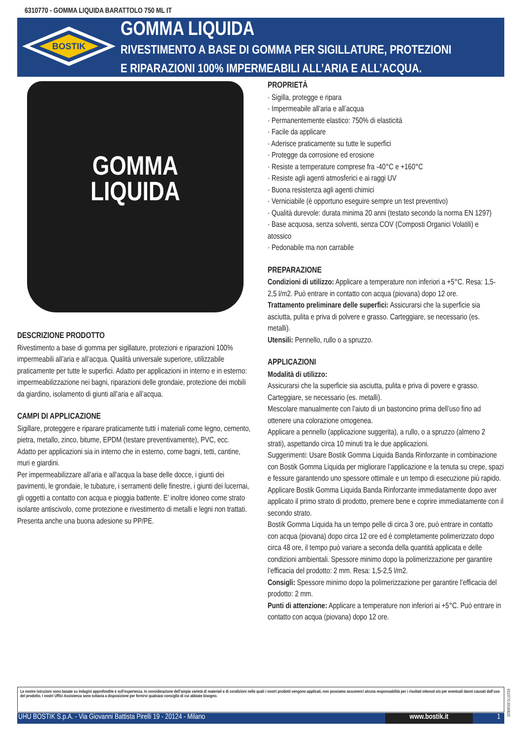6310770 - GOMMA LIQUIDA BARATTOLO 750 ML IT
BOSTIK
GOMMA LIQUIDA
RIVESTIMENTO A BASE DI GOMMA PER SIGILLATURE, PROTEZIONI
E RIPARAZIONI 100% IMPERMEABILI ALL’ARIA E ALL’ACQUA.
GOMMA
LIQUIDA
PROPRIETÀ
· Sigilla, protegge e ripara
· Impermeabile all’aria e all’acqua
· Permanentemente elastico: 750% di elasticità
· Facile da applicare
· Aderisce praticamente su tutte le superfici
· Protegge da corrosione ed erosione
· Resiste a temperature comprese fra -40°C e +160°C
· Resiste agli agenti atmosferici e ai raggi UV
· Buona resistenza agli agenti chimici
· Verniciabile (è opportuno eseguire sempre un test preventivo)
· Qualità durevole: durata minima 20 anni (testato secondo la norma EN 1297)
· Base acquosa, senza solventi, senza COV (Composti Organici Volatili) e atossico
· Pedonabile ma non carrabile
PREPARAZIONE
Condizioni di utilizzo: Applicare a temperature non inferiori a +5°C. Resa: 1,5-2,5 l/m2. Può entrare in contatto con acqua (piovana) dopo 12 ore.
Trattamento preliminare delle superfici: Assicurarsi che la superficie sia asciutta, pulita e priva di polvere e grasso. Carteggiare, se necessario (es. metalli).
Utensili: Pennello, rullo o a spruzzo.
APPLICAZIONI
Modalità di utilizzo:
Assicurarsi che la superficie sia asciutta, pulita e priva di povere e grasso. Carteggiare, se necessario (es. metalli).
Mescolare manualmente con l’aiuto di un bastoncino prima dell’uso fino ad ottenere una colorazione omogenea.
Applicare a pennello (applicazione suggerita), a rullo, o a spruzzo (almeno 2 strati), aspettando circa 10 minuti tra le due applicazioni.
Suggerimenti: Usare Bostik Gomma Liquida Banda Rinforzante in combinazione con Bostik Gomma Liquida per migliorare l’applicazione e la tenuta su crepe, spazi e fessure garantendo uno spessore ottimale e un tempo di esecuzione più rapido.
Applicare Bostik Gomma Liquida Banda Rinforzante immediatamente dopo aver applicato il primo strato di prodotto, premere bene e coprire immediatamente con il secondo strato.
Bostik Gomma Liquida ha un tempo pelle di circa 3 ore, può entrare in contatto con acqua (piovana) dopo circa 12 ore ed è completamente polimerizzato dopo circa 48 ore, il tempo può variare a seconda della quantità applicata e delle condizioni ambientali. Spessore minimo dopo la polimerizzazione per garantire l’efficacia del prodotto: 2 mm. Resa: 1,5-2,5 l/m2.
Consigli: Spessore minimo dopo la polimerizzazione per garantire l’efficacia del prodotto: 2 mm.
Punti di attenzione: Applicare a temperature non inferiori ai +5°C. Può entrare in contatto con acqua (piovana) dopo 12 ore.
DESCRIZIONE PRODOTTO
Rivestimento a base di gomma per sigillature, protezioni e riparazioni 100% impermeabili all’aria e all’acqua. Qualità universale superiore, utilizzabile praticamente per tutte le superfici. Adatto per applicazioni in interno e in esterno: impermeabilizzazione nei bagni, riparazioni delle grondaie, protezione dei mobili da giardino, isolamento di giunti all’aria e all’acqua.
CAMPI DI APPLICAZIONE
Sigillare, proteggere e riparare praticamente tutti i materiali come legno, cemento, pietra, metallo, zinco, bitume, EPDM (testare preventivamente), PVC, ecc.
Adatto per applicazioni sia in interno che in esterno, come bagni, tetti, cantine, muri e giardini.
Per impermeabilizzare all’aria e all’acqua la base delle docce, i giunti dei pavimenti, le grondaie, le tubature, i serramenti delle finestre, i giunti dei lucernai, gli oggetti a contatto con acqua e pioggia battente. E’ inoltre idoneo come strato isolante antiscivolo, come protezione e rivestimento di metalli e legni non trattati. Presenta anche una buona adesione su PP/PE.
Le nostre istruzioni sono basate su indagini approfondite e sull’esperienza. In considerazione dell’ampia varietà di materiali e di condizioni nelle quali i nostri prodotti vengono applicati, non possiamo assumerci alcuna responsabilità per i risultati ottenuti e/o per eventuali danni causati dall’uso del prodotto. I nostri Uffici Assistenza sono tuttavia a disposizione per fornirvi qualsiasi consiglio di cui abbiate bisogno.
6310770 20180629
UHU BOSTIK S.p.A. - Via Giovanni Battista Pirelli 19 - 20124 - Milano www.bostik.it 1